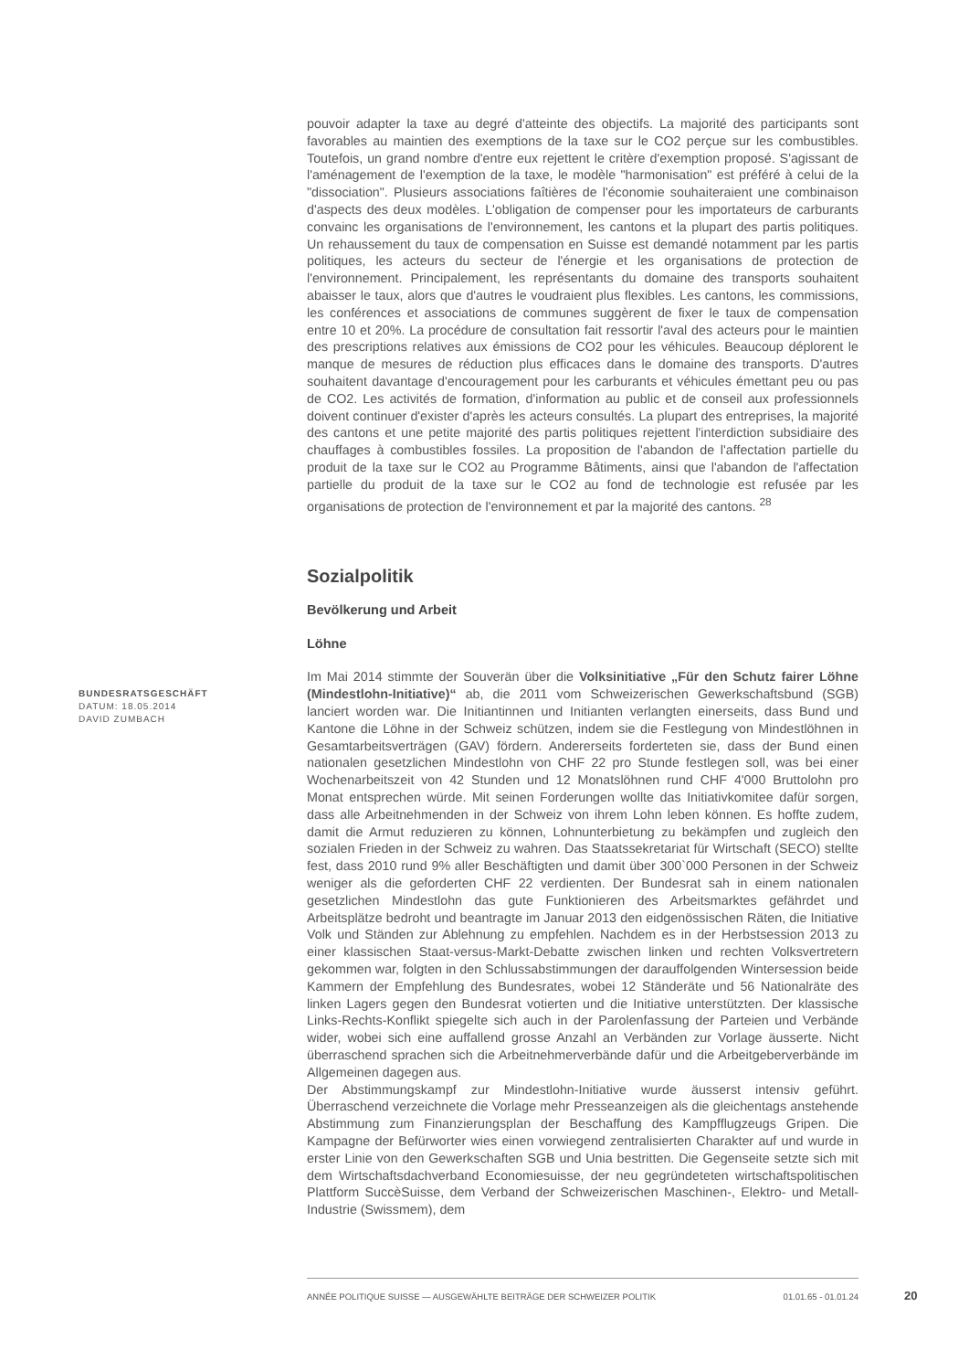BUNDESRATSGESCHÄFT
DATUM: 18.05.2014
DAVID ZUMBACH
pouvoir adapter la taxe au degré d'atteinte des objectifs. La majorité des participants sont favorables au maintien des exemptions de la taxe sur le CO2 perçue sur les combustibles. Toutefois, un grand nombre d'entre eux rejettent le critère d'exemption proposé. S'agissant de l'aménagement de l'exemption de la taxe, le modèle "harmonisation" est préféré à celui de la "dissociation". Plusieurs associations faîtières de l'économie souhaiteraient une combinaison d'aspects des deux modèles. L'obligation de compenser pour les importateurs de carburants convainc les organisations de l'environnement, les cantons et la plupart des partis politiques. Un rehaussement du taux de compensation en Suisse est demandé notamment par les partis politiques, les acteurs du secteur de l'énergie et les organisations de protection de l'environnement. Principalement, les représentants du domaine des transports souhaitent abaisser le taux, alors que d'autres le voudraient plus flexibles. Les cantons, les commissions, les conférences et associations de communes suggèrent de fixer le taux de compensation entre 10 et 20%. La procédure de consultation fait ressortir l'aval des acteurs pour le maintien des prescriptions relatives aux émissions de CO2 pour les véhicules. Beaucoup déplorent le manque de mesures de réduction plus efficaces dans le domaine des transports. D'autres souhaitent davantage d'encouragement pour les carburants et véhicules émettant peu ou pas de CO2. Les activités de formation, d'information au public et de conseil aux professionnels doivent continuer d'exister d'après les acteurs consultés. La plupart des entreprises, la majorité des cantons et une petite majorité des partis politiques rejettent l'interdiction subsidiaire des chauffages à combustibles fossiles. La proposition de l'abandon de l'affectation partielle du produit de la taxe sur le CO2 au Programme Bâtiments, ainsi que l'abandon de l'affectation partielle du produit de la taxe sur le CO2 au fond de technologie est refusée par les organisations de protection de l'environnement et par la majorité des cantons. <sup>28</sup>
Sozialpolitik
Bevölkerung und Arbeit
Löhne
Im Mai 2014 stimmte der Souverän über die Volksinitiative „Für den Schutz fairer Löhne (Mindestlohn-Initiative)“ ab, die 2011 vom Schweizerischen Gewerkschaftsbund (SGB) lanciert worden war. Die Initiantinnen und Initianten verlangten einerseits, dass Bund und Kantone die Löhne in der Schweiz schützen, indem sie die Festlegung von Mindestlöhnen in Gesamtarbeitsverträgen (GAV) fördern. Andererseits forderteten sie, dass der Bund einen nationalen gesetzlichen Mindestlohn von CHF 22 pro Stunde festlegen soll, was bei einer Wochenarbeitszeit von 42 Stunden und 12 Monatslöhnen rund CHF 4'000 Bruttolohn pro Monat entsprechen würde. Mit seinen Forderungen wollte das Initiativkomitee dafür sorgen, dass alle Arbeitnehmenden in der Schweiz von ihrem Lohn leben können. Es hoffte zudem, damit die Armut reduzieren zu können, Lohnunterbietung zu bekämpfen und zugleich den sozialen Frieden in der Schweiz zu wahren. Das Staatssekretariat für Wirtschaft (SECO) stellte fest, dass 2010 rund 9% aller Beschäftigten und damit über 300`000 Personen in der Schweiz weniger als die geforderten CHF 22 verdienten. Der Bundesrat sah in einem nationalen gesetzlichen Mindestlohn das gute Funktionieren des Arbeitsmarktes gefährdet und Arbeitsplätze bedroht und beantragte im Januar 2013 den eidgenössischen Räten, die Initiative Volk und Ständen zur Ablehnung zu empfehlen. Nachdem es in der Herbstsession 2013 zu einer klassischen Staat-versus-Markt-Debatte zwischen linken und rechten Volksvertretern gekommen war, folgten in den Schlussabstimmungen der darauffolgenden Wintersession beide Kammern der Empfehlung des Bundesrates, wobei 12 Ständeräte und 56 Nationalräte des linken Lagers gegen den Bundesrat votierten und die Initiative unterstützten. Der klassische Links-Rechts-Konflikt spiegelte sich auch in der Parolenfassung der Parteien und Verbände wider, wobei sich eine auffallend grosse Anzahl an Verbänden zur Vorlage äusserte. Nicht überraschend sprachen sich die Arbeitnehmerverbände dafür und die Arbeitgeberverbände im Allgemeinen dagegen aus.
Der Abstimmungskampf zur Mindestlohn-Initiative wurde äusserst intensiv geführt. Überraschend verzeichnete die Vorlage mehr Presseanzeigen als die gleichentags anstehende Abstimmung zum Finanzierungsplan der Beschaffung des Kampfflugzeugs Gripen. Die Kampagne der Befürworter wies einen vorwiegend zentralisierten Charakter auf und wurde in erster Linie von den Gewerkschaften SGB und Unia bestritten. Die Gegenseite setzte sich mit dem Wirtschaftsdachverband Economiesuisse, der neu gegründeteten wirtschaftspolitischen Plattform SuccèSuisse, dem Verband der Schweizerischen Maschinen-, Elektro- und Metall-Industrie (Swissmem), dem
ANNÉE POLITIQUE SUISSE — AUSGEWÄHLTE BEITRÄGE DER SCHWEIZER POLITIK 01.01.65 - 01.01.24
20